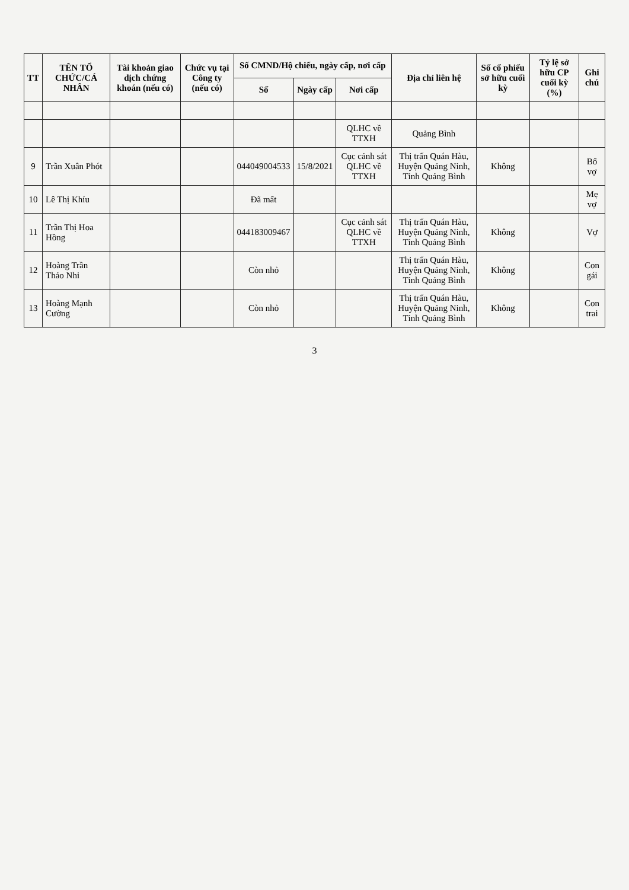| TT | TÊN TỔ CHỨC/CÁ NHÂN | Tài khoản giao dịch chứng khoán (nếu có) | Chức vụ tại Công ty (nếu có) | Số CMND/Hộ chiếu, ngày cấp, nơi cấp | | | Địa chỉ liên hệ | Số cổ phiếu sở hữu cuối kỳ | Tỷ lệ sở hữu CP cuối kỳ (%) | Ghi chú |
| --- | --- | --- | --- | --- | --- | --- | --- | --- | --- | --- |
| | | | | Số | Ngày cấp | Nơi cấp | | | | |
| | | | | | | QLHC về TTXH | Quảng Bình | | | |
| 9 | Trần Xuân Phót | | | 044049004533 | 15/8/2021 | Cục cảnh sát QLHC về TTXH | Thị trấn Quán Hàu, Huyện Quảng Ninh, Tỉnh Quảng Bình | Không | | Bố vợ |
| 10 | Lê Thị Khíu | | | Đã mất | | | | | | Mẹ vợ |
| 11 | Trần Thị Hoa Hồng | | | 044183009467 | | Cục cảnh sát QLHC về TTXH | Thị trấn Quán Hàu, Huyện Quảng Ninh, Tỉnh Quảng Bình | Không | | Vợ |
| 12 | Hoàng Trần Thảo Nhi | | | Còn nhỏ | | | Thị trấn Quán Hàu, Huyện Quảng Ninh, Tỉnh Quảng Bình | Không | | Con gái |
| 13 | Hoàng Mạnh Cường | | | Còn nhỏ | | | Thị trấn Quán Hàu, Huyện Quảng Ninh, Tỉnh Quảng Bình | Không | | Con trai |
3